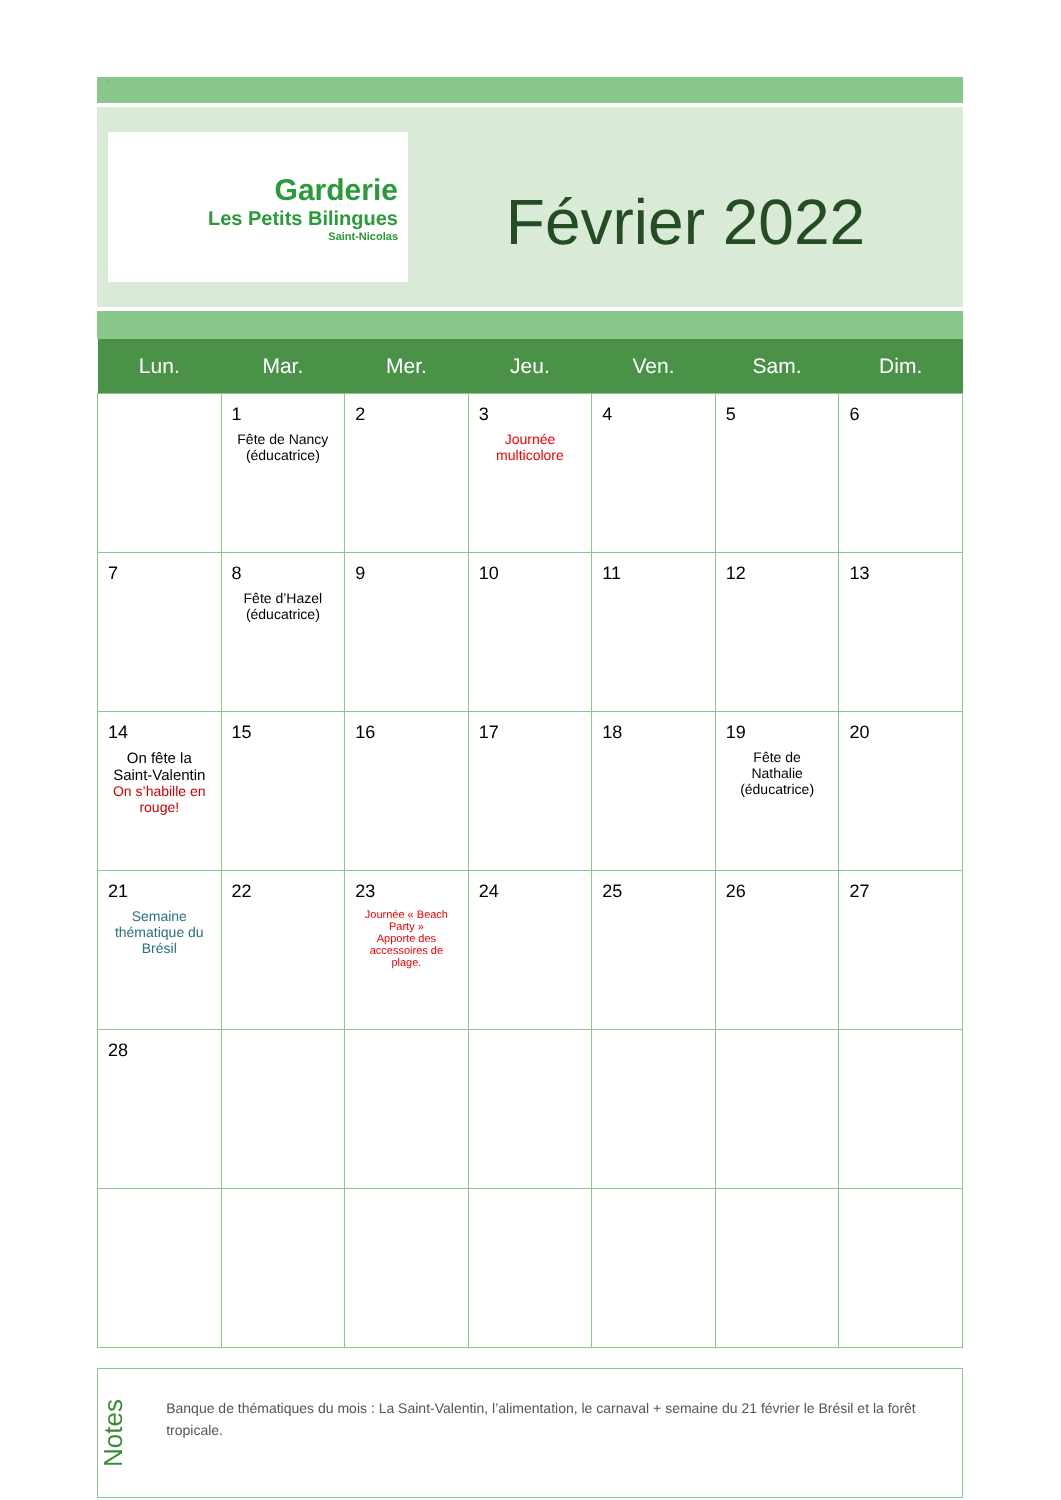.
Garderie
Les Petits Bilingues
Saint-Nicolas
Février 2022
| Lun. | Mar. | Mer. | Jeu. | Ven. | Sam. | Dim. |
| --- | --- | --- | --- | --- | --- | --- |
| | 1 Fête de Nancy (éducatrice) | 2 | 3 Journée multicolore | 4 | 5 | 6 |
| 7 | 8 Fête d’Hazel (éducatrice) | 9 | 10 | 11 | 12 | 13 |
| 14 On fête la Saint-Valentin On s’habille en rouge! | 15 | 16 | 17 | 18 | 19 Fête de Nathalie (éducatrice) | 20 |
| 21 Semaine thématique du Brésil | 22 | 23 Journée « Beach Party » Apporte des accessoires de plage. | 24 | 25 | 26 | 27 |
| 28 | | | | | | |
Notes
Banque de thématiques du mois : La Saint-Valentin, l’alimentation, le carnaval + semaine du 21 février le Brésil et la forêt tropicale.